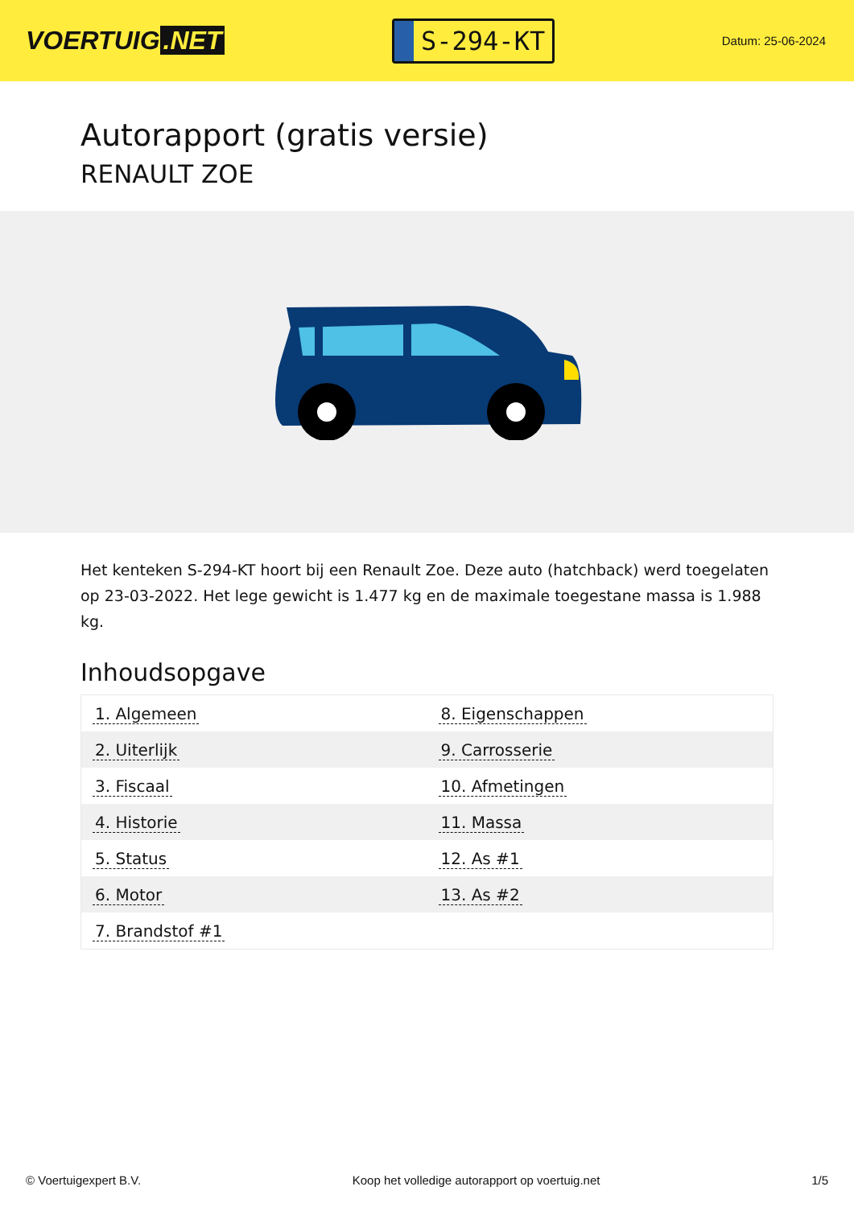VOERTUIG.NET
S-294-KT
Datum: 25-06-2024
Autorapport (gratis versie)
RENAULT ZOE
Het kenteken S-294-KT hoort bij een Renault Zoe. Deze auto (hatchback) werd toegelaten op 23-03-2022. Het lege gewicht is 1.477 kg en de maximale toegestane massa is 1.988 kg.
Inhoudsopgave
| 1. Algemeen | 8. Eigenschappen |
| 2. Uiterlijk | 9. Carrosserie |
| 3. Fiscaal | 10. Afmetingen |
| 4. Historie | 11. Massa |
| 5. Status | 12. As #1 |
| 6. Motor | 13. As #2 |
| 7. Brandstof #1 | |
© Voertuigexpert B.V. Koop het volledige autorapport op voertuig.net 1/5